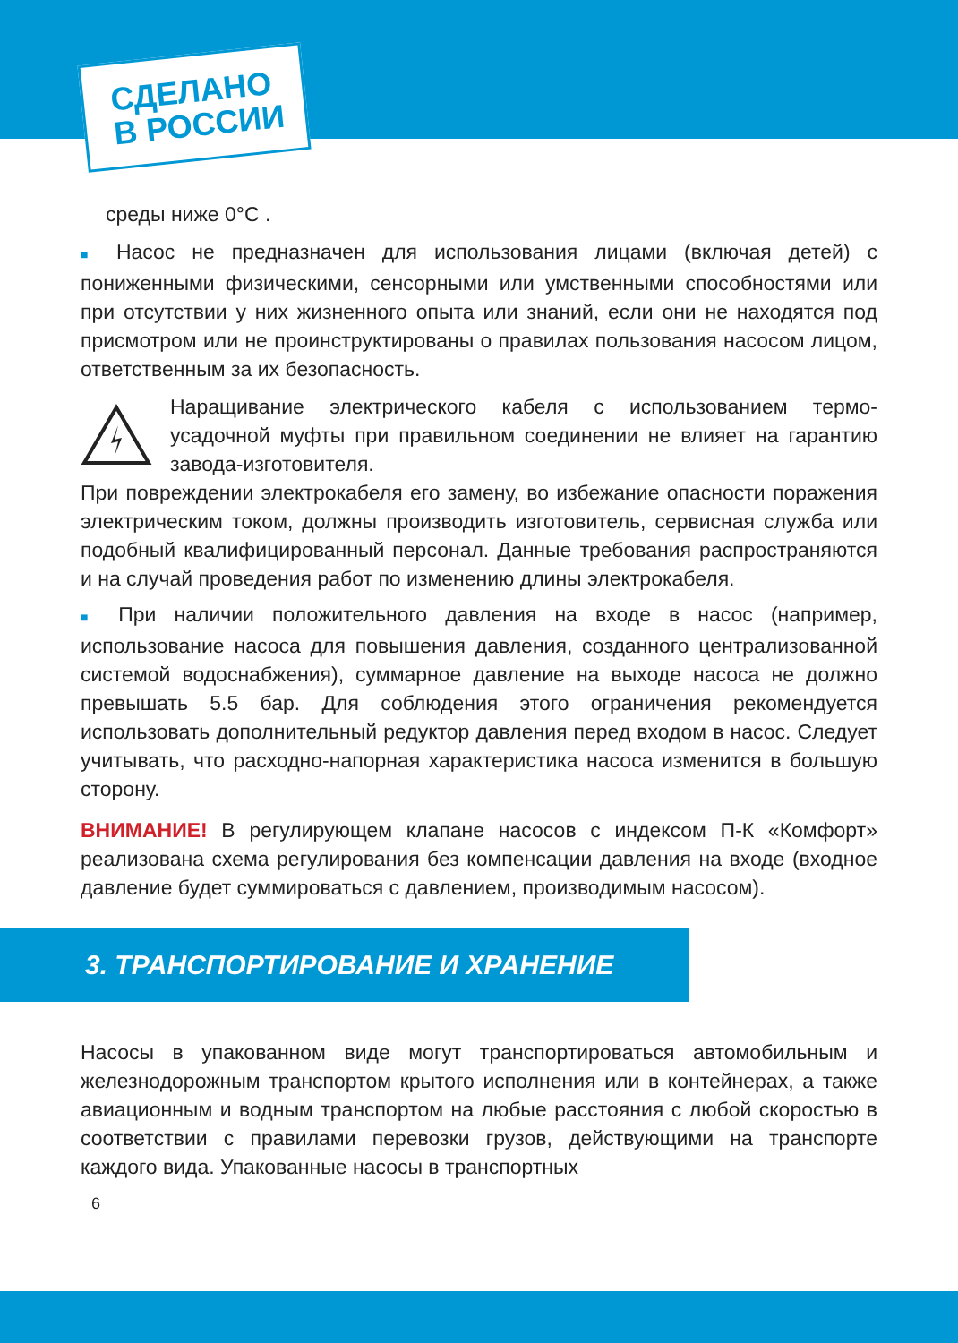СДЕЛАНО
В РОССИИ
среды ниже 0°С .
■ Насос не предназначен для использования лицами (включая детей) с пониженными физическими, сенсорными или умственными способностями или при отсутствии у них жизненного опыта или знаний, если они не находятся под присмотром или не проинструктированы о правилах пользования насосом лицом, ответственным за их безопасность.
Наращивание электрического кабеля с использованием термо-усадочной муфты при правильном соединении не влияет на гарантию завода-изготовителя.
При повреждении электрокабеля его замену, во избежание опасности поражения электрическим током, должны производить изготовитель, сервисная служба или подобный квалифицированный персонал. Данные требования распространяются и на случай проведения работ по изменению длины электрокабеля.
■ При наличии положительного давления на входе в насос (например, использование насоса для повышения давления, созданного централизованной системой водоснабжения), суммарное давление на выходе насоса не должно превышать 5.5 бар. Для соблюдения этого ограничения рекомендуется использовать дополнительный редуктор давления перед входом в насос. Следует учитывать, что расходно-напорная характеристика насоса изменится в большую сторону.
ВНИМАНИЕ! В регулирующем клапане насосов с индексом П-К «Комфорт» реализована схема регулирования без компенсации давления на входе (входное давление будет суммироваться с давлением, производимым насосом).
3. ТРАНСПОРТИРОВАНИЕ И ХРАНЕНИЕ
Насосы в упакованном виде могут транспортироваться автомобильным и железнодорожным транспортом крытого исполнения или в контейнерах, а также авиационным и водным транспортом на любые расстояния с любой скоростью в соответствии с правилами перевозки грузов, действующими на транспорте каждого вида. Упакованные насосы в транспортных
6